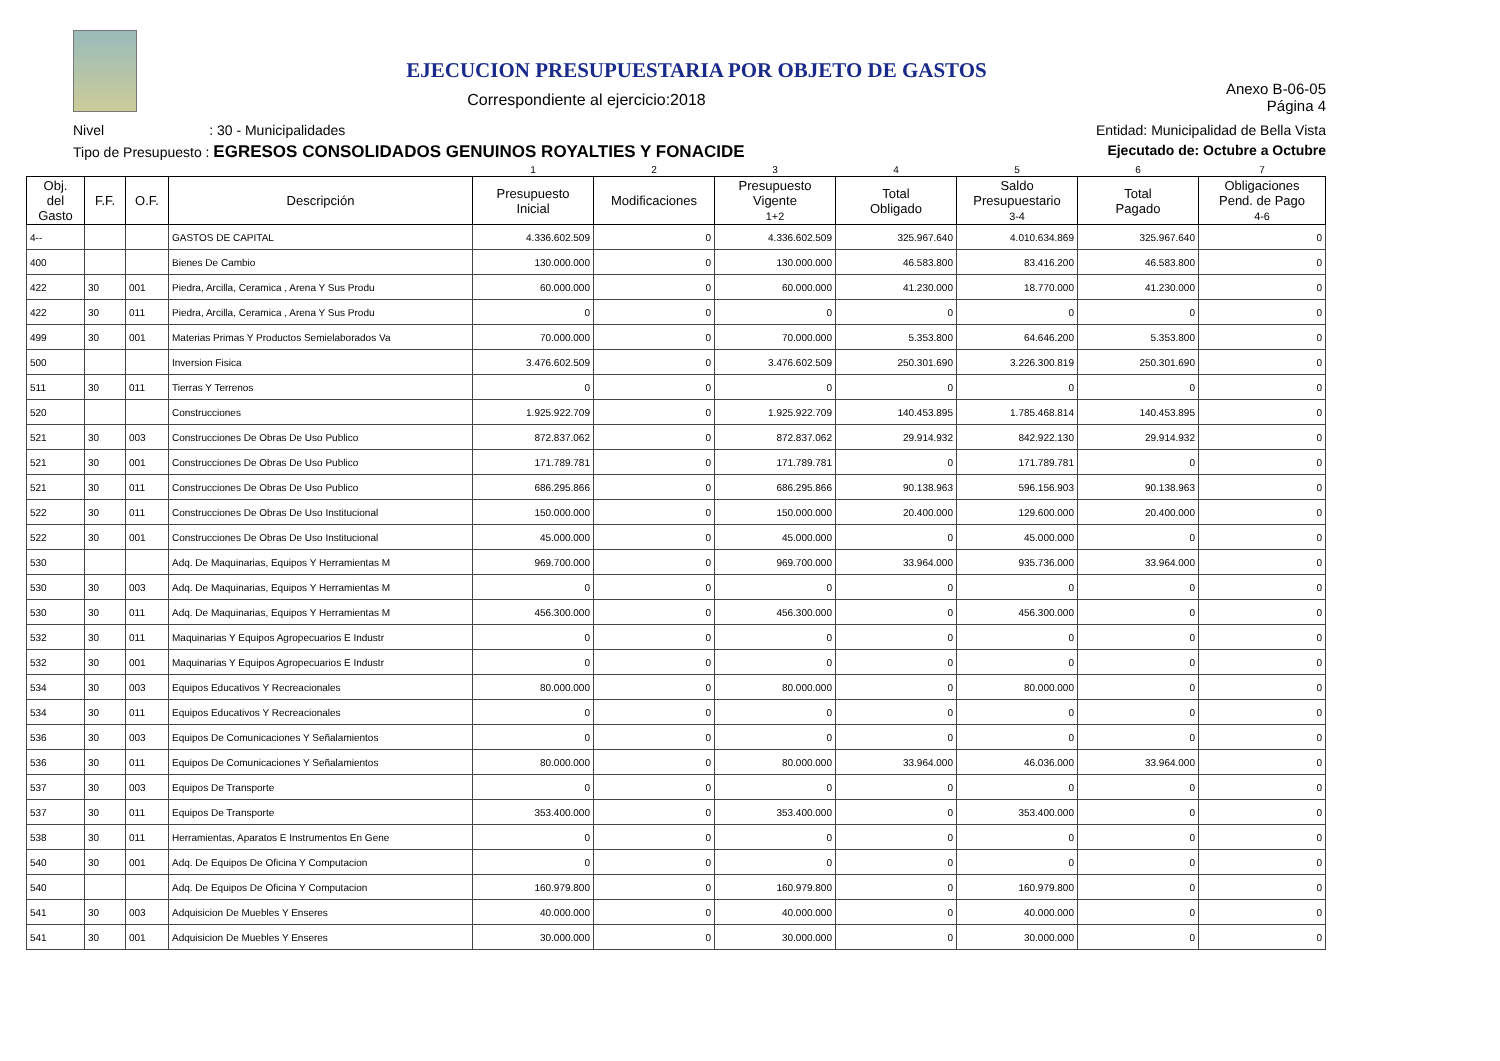EJECUCION PRESUPUESTARIA POR OBJETO DE GASTOS
Correspondiente al ejercicio:2018
Anexo B-06-05
Página 4
Nivel : 30 - Municipalidades Entidad: Municipalidad de Bella Vista
Tipo de Presupuesto : EGRESOS CONSOLIDADOS GENUINOS ROYALTIES Y FONACIDE Ejecutado de: Octubre a Octubre
| | | | | 1 | 2 | 3 | 4 | 5 | 6 | 7 |
| Obj. del Gasto | F.F. | O.F. | Descripción | Presupuesto Inicial | Modificaciones | Presupuesto Vigente 1+2 | Total Obligado | Saldo Presupuestario 3-4 | Total Pagado | Obligaciones Pend. de Pago 4-6 |
| 4-- | | | GASTOS DE CAPITAL | 4.336.602.509 | 0 | 4.336.602.509 | 325.967.640 | 4.010.634.869 | 325.967.640 | 0 |
| 400 | | | Bienes De Cambio | 130.000.000 | 0 | 130.000.000 | 46.583.800 | 83.416.200 | 46.583.800 | 0 |
| 422 | 30 | 001 | Piedra, Arcilla, Ceramica , Arena Y Sus Produ | 60.000.000 | 0 | 60.000.000 | 41.230.000 | 18.770.000 | 41.230.000 | 0 |
| 422 | 30 | 011 | Piedra, Arcilla, Ceramica , Arena Y Sus Produ | 0 | 0 | 0 | 0 | 0 | 0 | 0 |
| 499 | 30 | 001 | Materias Primas Y Productos Semielaborados Va | 70.000.000 | 0 | 70.000.000 | 5.353.800 | 64.646.200 | 5.353.800 | 0 |
| 500 | | | Inversion Fisica | 3.476.602.509 | 0 | 3.476.602.509 | 250.301.690 | 3.226.300.819 | 250.301.690 | 0 |
| 511 | 30 | 011 | Tierras Y Terrenos | 0 | 0 | 0 | 0 | 0 | 0 | 0 |
| 520 | | | Construcciones | 1.925.922.709 | 0 | 1.925.922.709 | 140.453.895 | 1.785.468.814 | 140.453.895 | 0 |
| 521 | 30 | 003 | Construcciones De Obras De Uso Publico | 872.837.062 | 0 | 872.837.062 | 29.914.932 | 842.922.130 | 29.914.932 | 0 |
| 521 | 30 | 001 | Construcciones De Obras De Uso Publico | 171.789.781 | 0 | 171.789.781 | 0 | 171.789.781 | 0 | 0 |
| 521 | 30 | 011 | Construcciones De Obras De Uso Publico | 686.295.866 | 0 | 686.295.866 | 90.138.963 | 596.156.903 | 90.138.963 | 0 |
| 522 | 30 | 011 | Construcciones De Obras De Uso Institucional | 150.000.000 | 0 | 150.000.000 | 20.400.000 | 129.600.000 | 20.400.000 | 0 |
| 522 | 30 | 001 | Construcciones De Obras De Uso Institucional | 45.000.000 | 0 | 45.000.000 | 0 | 45.000.000 | 0 | 0 |
| 530 | | | Adq. De Maquinarias, Equipos Y Herramientas M | 969.700.000 | 0 | 969.700.000 | 33.964.000 | 935.736.000 | 33.964.000 | 0 |
| 530 | 30 | 003 | Adq. De Maquinarias, Equipos Y Herramientas M | 0 | 0 | 0 | 0 | 0 | 0 | 0 |
| 530 | 30 | 011 | Adq. De Maquinarias, Equipos Y Herramientas M | 456.300.000 | 0 | 456.300.000 | 0 | 456.300.000 | 0 | 0 |
| 532 | 30 | 011 | Maquinarias Y Equipos Agropecuarios E Industr | 0 | 0 | 0 | 0 | 0 | 0 | 0 |
| 532 | 30 | 001 | Maquinarias Y Equipos Agropecuarios E Industr | 0 | 0 | 0 | 0 | 0 | 0 | 0 |
| 534 | 30 | 003 | Equipos Educativos Y Recreacionales | 80.000.000 | 0 | 80.000.000 | 0 | 80.000.000 | 0 | 0 |
| 534 | 30 | 011 | Equipos Educativos Y Recreacionales | 0 | 0 | 0 | 0 | 0 | 0 | 0 |
| 536 | 30 | 003 | Equipos De Comunicaciones Y Señalamientos | 0 | 0 | 0 | 0 | 0 | 0 | 0 |
| 536 | 30 | 011 | Equipos De Comunicaciones Y Señalamientos | 80.000.000 | 0 | 80.000.000 | 33.964.000 | 46.036.000 | 33.964.000 | 0 |
| 537 | 30 | 003 | Equipos De Transporte | 0 | 0 | 0 | 0 | 0 | 0 | 0 |
| 537 | 30 | 011 | Equipos De Transporte | 353.400.000 | 0 | 353.400.000 | 0 | 353.400.000 | 0 | 0 |
| 538 | 30 | 011 | Herramientas, Aparatos E Instrumentos En Gene | 0 | 0 | 0 | 0 | 0 | 0 | 0 |
| 540 | 30 | 001 | Adq. De Equipos De Oficina Y Computacion | 0 | 0 | 0 | 0 | 0 | 0 | 0 |
| 540 | | | Adq. De Equipos De Oficina Y Computacion | 160.979.800 | 0 | 160.979.800 | 0 | 160.979.800 | 0 | 0 |
| 541 | 30 | 003 | Adquisicion De Muebles Y Enseres | 40.000.000 | 0 | 40.000.000 | 0 | 40.000.000 | 0 | 0 |
| 541 | 30 | 001 | Adquisicion De Muebles Y Enseres | 30.000.000 | 0 | 30.000.000 | 0 | 30.000.000 | 0 | 0 |